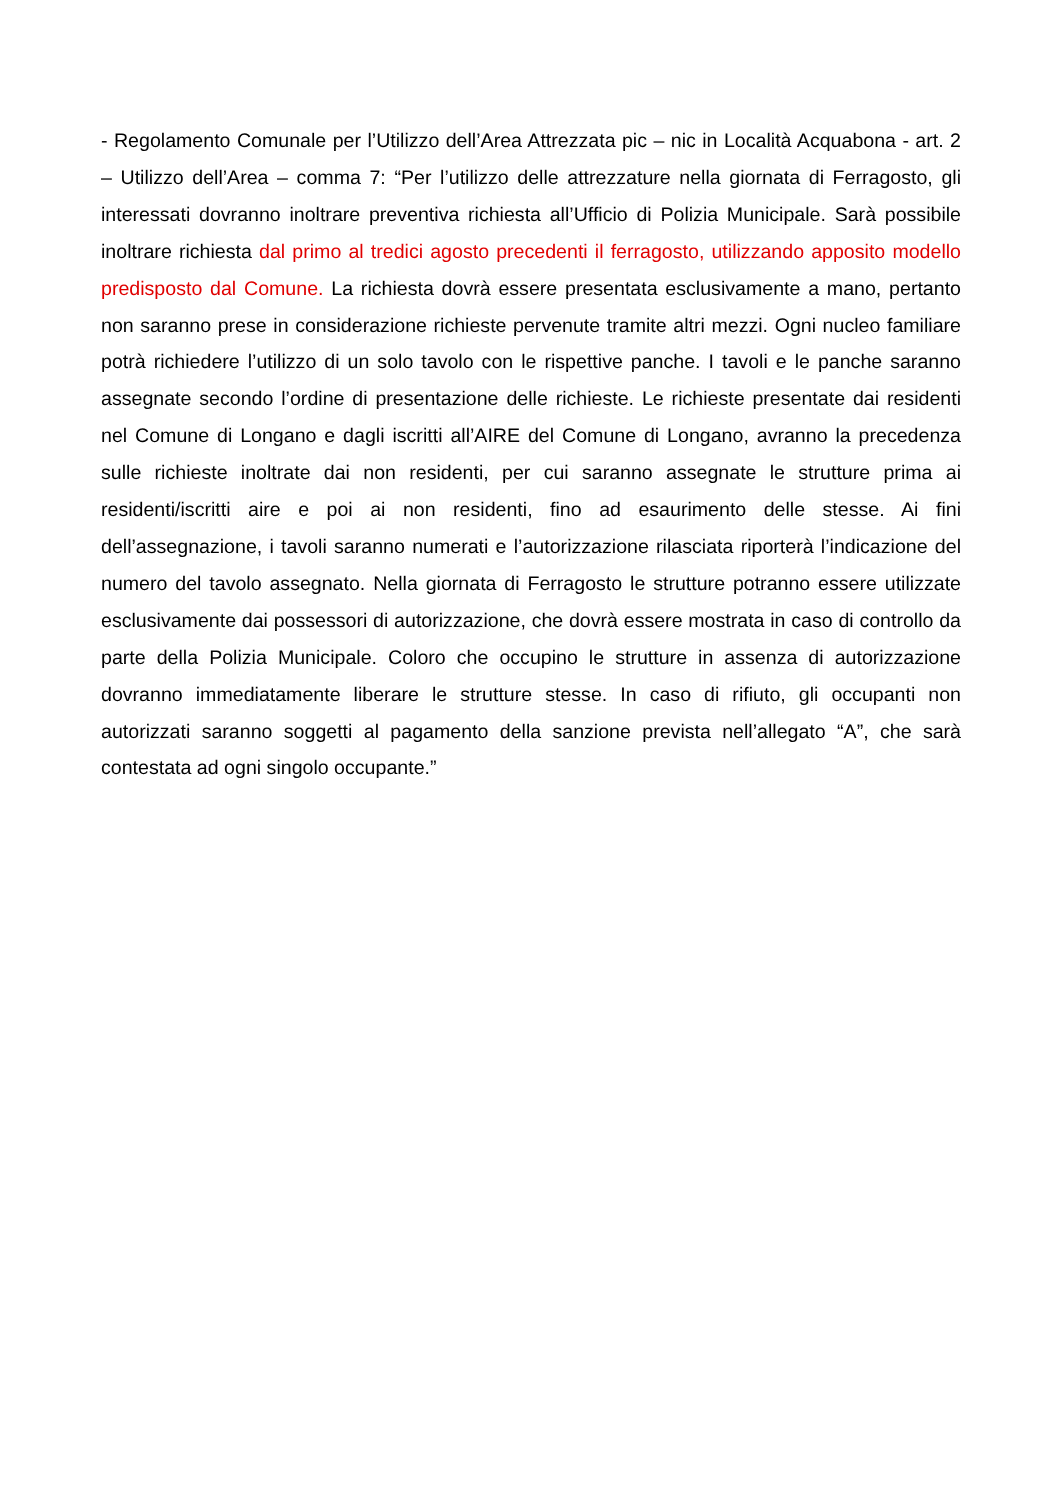- Regolamento Comunale per l’Utilizzo dell’Area Attrezzata pic – nic in Località Acquabona - art. 2 – Utilizzo dell’Area – comma 7: “Per l’utilizzo delle attrezzature nella giornata di Ferragosto, gli interessati dovranno inoltrare preventiva richiesta all’Ufficio di Polizia Municipale. Sarà possibile inoltrare richiesta dal primo al tredici agosto precedenti il ferragosto, utilizzando apposito modello predisposto dal Comune. La richiesta dovrà essere presentata esclusivamente a mano, pertanto non saranno prese in considerazione richieste pervenute tramite altri mezzi. Ogni nucleo familiare potrà richiedere l’utilizzo di un solo tavolo con le rispettive panche. I tavoli e le panche saranno assegnate secondo l’ordine di presentazione delle richieste. Le richieste presentate dai residenti nel Comune di Longano e dagli iscritti all’AIRE del Comune di Longano, avranno la precedenza sulle richieste inoltrate dai non residenti, per cui saranno assegnate le strutture prima ai residenti/iscritti aire e poi ai non residenti, fino ad esaurimento delle stesse. Ai fini dell’assegnazione, i tavoli saranno numerati e l’autorizzazione rilasciata riporterà l’indicazione del numero del tavolo assegnato. Nella giornata di Ferragosto le strutture potranno essere utilizzate esclusivamente dai possessori di autorizzazione, che dovrà essere mostrata in caso di controllo da parte della Polizia Municipale. Coloro che occupino le strutture in assenza di autorizzazione dovranno immediatamente liberare le strutture stesse. In caso di rifiuto, gli occupanti non autorizzati saranno soggetti al pagamento della sanzione prevista nell’allegato “A”, che sarà contestata ad ogni singolo occupante.”